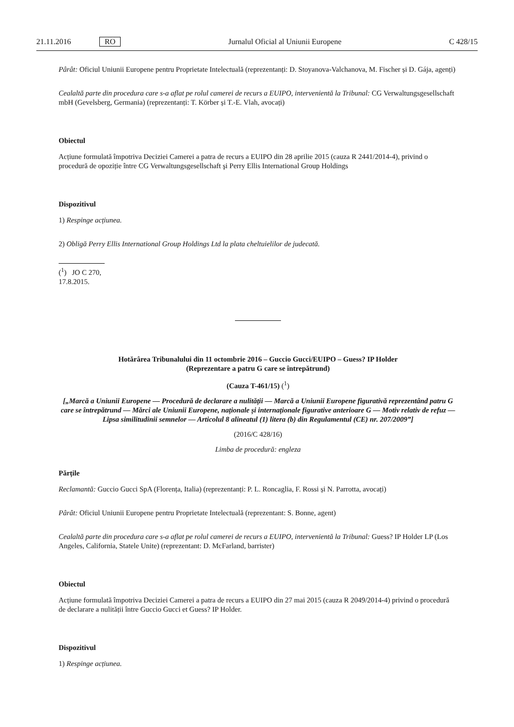21.11.2016 RO Jurnalul Oficial al Uniunii Europene C 428/15
Pârât: Oficiul Uniunii Europene pentru Proprietate Intelectuală (reprezentanți: D. Stoyanova-Valchanova, M. Fischer și D. Gája, agenți)
Cealaltă parte din procedura care s-a aflat pe rolul camerei de recurs a EUIPO, intervenientă la Tribunal: CG Verwaltungsgesellschaft mbH (Gevelsberg, Germania) (reprezentanți: T. Körber și T.-E. Vlah, avocați)
Obiectul
Acțiune formulată împotriva Deciziei Camerei a patra de recurs a EUIPO din 28 aprilie 2015 (cauza R 2441/2014-4), privind o procedură de opoziție între CG Verwaltungsgesellschaft şi Perry Ellis International Group Holdings
Dispozitivul
1) Respinge acțiunea.
2) Obligă Perry Ellis International Group Holdings Ltd la plata cheltuielilor de judecată.
(<sup>1</sup>) JO C 270, 17.8.2015.
Hotărârea Tribunalului din 11 octombrie 2016 – Guccio Gucci/EUIPO – Guess? IP Holder
(Reprezentare a patru G care se întrepătrund)
(Cauza T-461/15) (<sup>1</sup>)
[„Marcă a Uniunii Europene — Procedură de declarare a nulității — Marcă a Uniunii Europene figurativă reprezentând patru G care se întrepătrund — Mărci ale Uniunii Europene, naționale și internaționale figurative anterioare G — Motiv relativ de refuz — Lipsa similitudinii semnelor — Articolul 8 alineatul (1) litera (b) din Regulamentul (CE) nr. 207/2009”]
(2016/C 428/16)
Limba de procedură: engleza
Părțile
Reclamantă: Guccio Gucci SpA (Florența, Italia) (reprezentanți: P. L. Roncaglia, F. Rossi și N. Parrotta, avocați)
Pârât: Oficiul Uniunii Europene pentru Proprietate Intelectuală (reprezentant: S. Bonne, agent)
Cealaltă parte din procedura care s-a aflat pe rolul camerei de recurs a EUIPO, intervenientă la Tribunal: Guess? IP Holder LP (Los Angeles, California, Statele Unite) (reprezentant: D. McFarland, barrister)
Obiectul
Acțiune formulată împotriva Deciziei Camerei a patra de recurs a EUIPO din 27 mai 2015 (cauza R 2049/2014-4) privind o procedură de declarare a nulității între Guccio Gucci et Guess? IP Holder.
Dispozitivul
1) Respinge acțiunea.